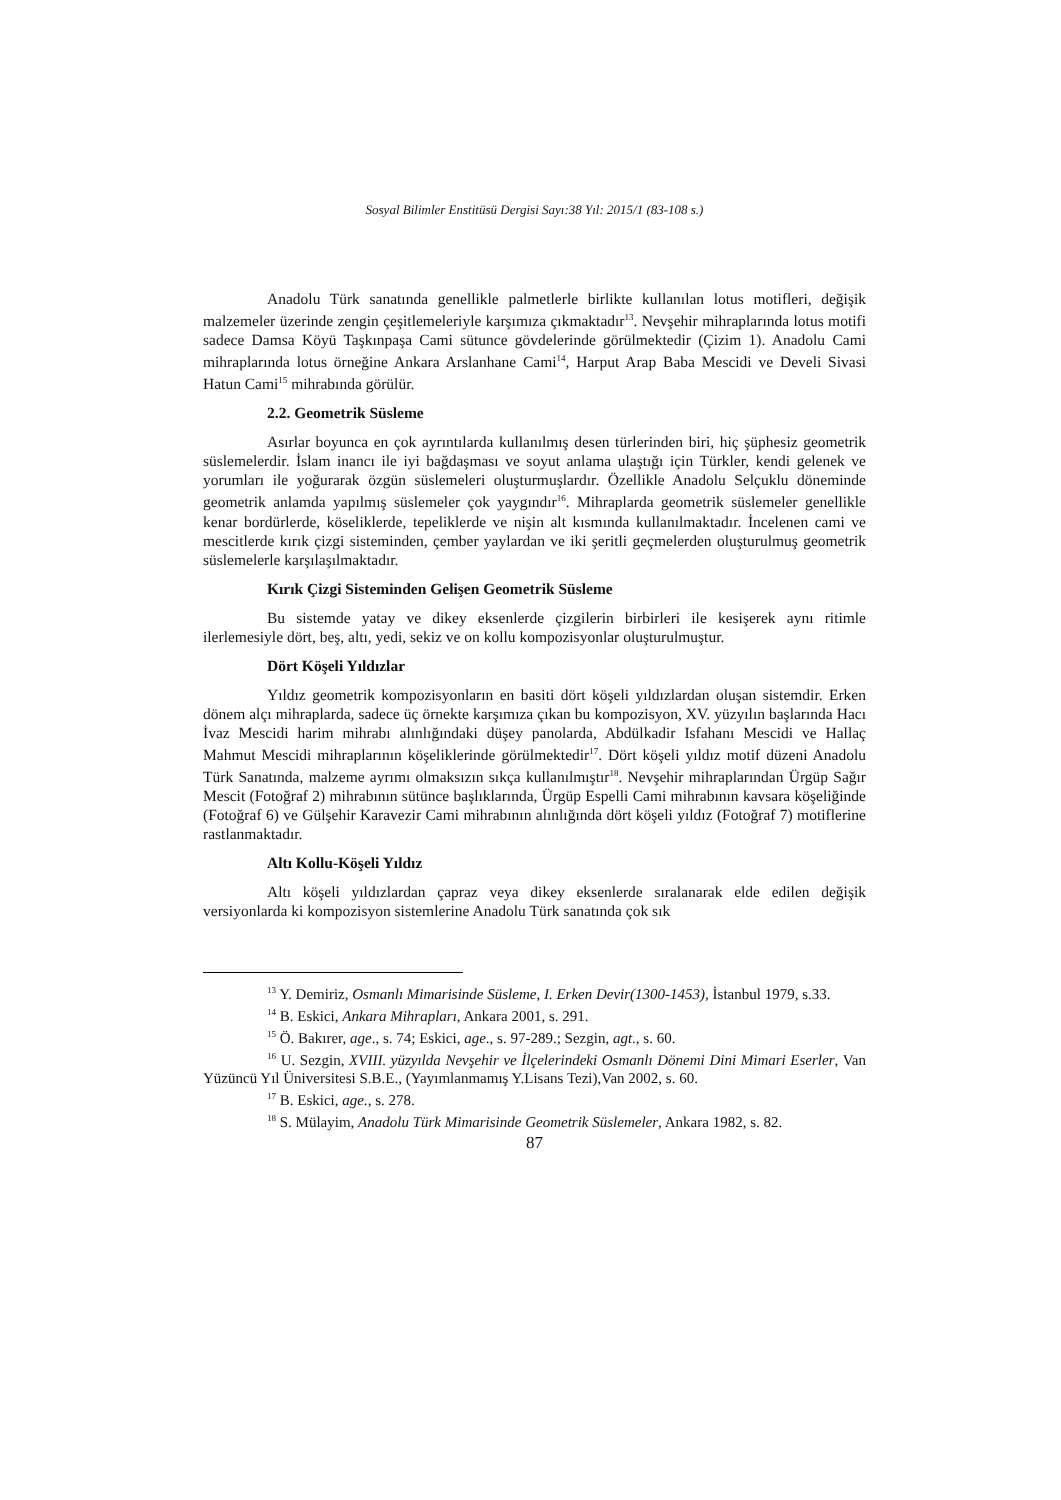Sosyal Bilimler Enstitüsü Dergisi Sayı:38 Yıl: 2015/1 (83-108 s.)
Anadolu Türk sanatında genellikle palmetlerle birlikte kullanılan lotus motifleri, değişik malzemeler üzerinde zengin çeşitlemeleriyle karşımıza çıkmaktadır<sup>13</sup>. Nevşehir mihraplarında lotus motifi sadece Damsa Köyü Taşkınpaşa Cami sütunce gövdelerinde görülmektedir (Çizim 1). Anadolu Cami mihraplarında lotus örneğine Ankara Arslanhane Cami<sup>14</sup>, Harput Arap Baba Mescidi ve Develi Sivasi Hatun Cami<sup>15</sup> mihrabında görülür.
2.2. Geometrik Süsleme
Asırlar boyunca en çok ayrıntılarda kullanılmış desen türlerinden biri, hiç şüphesiz geometrik süslemelerdir. İslam inancı ile iyi bağdaşması ve soyut anlama ulaştığı için Türkler, kendi gelenek ve yorumları ile yoğurarak özgün süslemeleri oluşturmuşlardır. Özellikle Anadolu Selçuklu döneminde geometrik anlamda yapılmış süslemeler çok yaygındır<sup>16</sup>. Mihraplarda geometrik süslemeler genellikle kenar bordürlerde, köseliklerde, tepeliklerde ve nişin alt kısmında kullanılmaktadır. İncelenen cami ve mescitlerde kırık çizgi sisteminden, çember yaylardan ve iki şeritli geçmelerden oluşturulmuş geometrik süslemelerle karşılaşılmaktadır.
Kırık Çizgi Sisteminden Gelişen Geometrik Süsleme
Bu sistemde yatay ve dikey eksenlerde çizgilerin birbirleri ile kesişerek aynı ritimle ilerlemesiyle dört, beş, altı, yedi, sekiz ve on kollu kompozisyonlar oluşturulmuştur.
Dört Köşeli Yıldızlar
Yıldız geometrik kompozisyonların en basiti dört köşeli yıldızlardan oluşan sistemdir. Erken dönem alçı mihraplarda, sadece üç örnekte karşımıza çıkan bu kompozisyon, XV. yüzyılın başlarında Hacı İvaz Mescidi harim mihrabı alınlığındaki düşey panolarda, Abdülkadir Isfahanı Mescidi ve Hallaç Mahmut Mescidi mihraplarının köşeliklerinde görülmektedir<sup>17</sup>. Dört köşeli yıldız motif düzeni Anadolu Türk Sanatında, malzeme ayrımı olmaksızın sıkça kullanılmıştır<sup>18</sup>. Nevşehir mihraplarından Ürgüp Sağır Mescit (Fotoğraf 2) mihrabının sütünce başlıklarında, Ürgüp Espelli Cami mihrabının kavsara köşeliğinde (Fotoğraf 6) ve Gülşehir Karavezir Cami mihrabının alınlığında dört köşeli yıldız (Fotoğraf 7) motiflerine rastlanmaktadır.
Altı Kollu-Köşeli Yıldız
Altı köşeli yıldızlardan çapraz veya dikey eksenlerde sıralanarak elde edilen değişik versiyonlarda ki kompozisyon sistemlerine Anadolu Türk sanatında çok sık
<sup>13</sup> Y. Demiriz, Osmanlı Mimarisinde Süsleme, I. Erken Devir(1300-1453), İstanbul 1979, s.33.
<sup>14</sup> B. Eskici, Ankara Mihrapları, Ankara 2001, s. 291.
<sup>15</sup> Ö. Bakırer, age., s. 74; Eskici, age., s. 97-289.; Sezgin, agt., s. 60.
<sup>16</sup> U. Sezgin, XVIII. yüzyılda Nevşehir ve İlçelerindeki Osmanlı Dönemi Dini Mimari Eserler, Van Yüzüncü Yıl Üniversitesi S.B.E., (Yayımlanmamış Y.Lisans Tezi),Van 2002, s. 60.
<sup>17</sup> B. Eskici, age., s. 278.
<sup>18</sup> S. Mülayim, Anadolu Türk Mimarisinde Geometrik Süslemeler, Ankara 1982, s. 82.
87